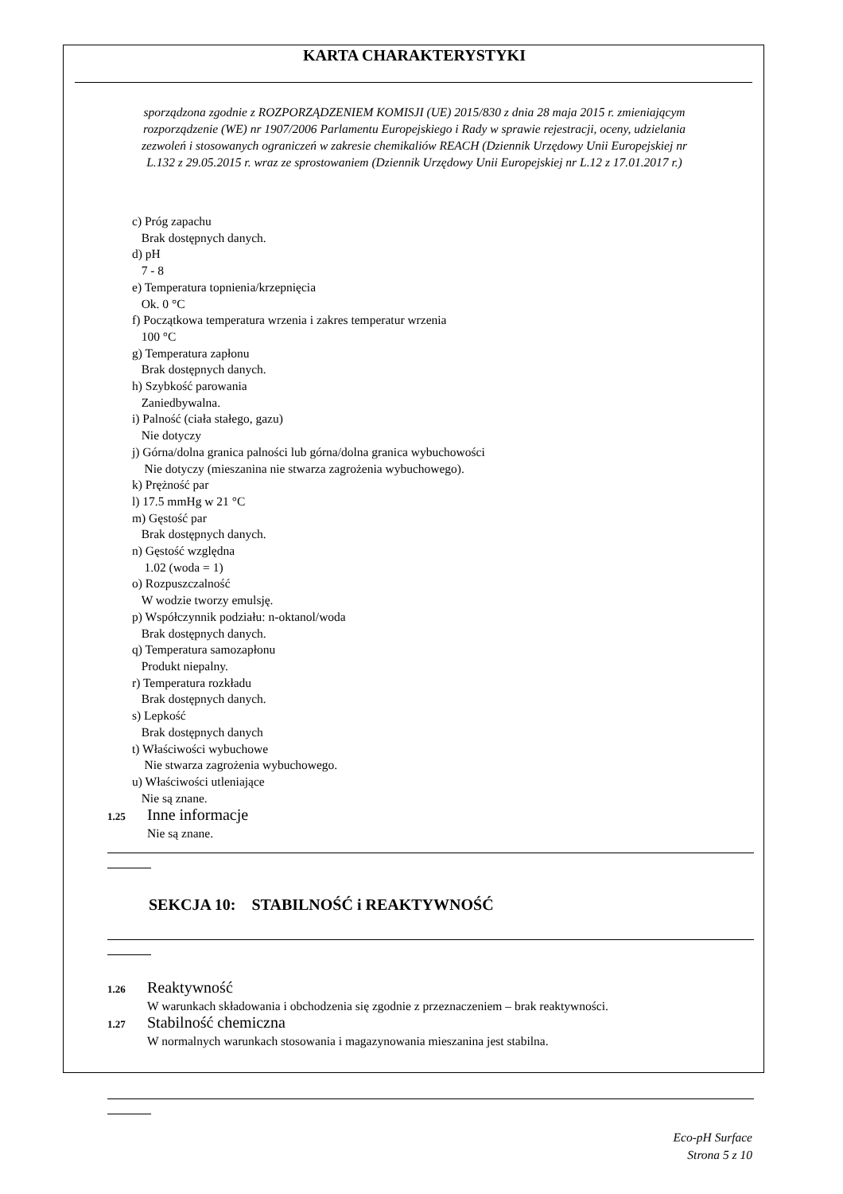KARTA CHARAKTERYSTYKI
sporządzona zgodnie z ROZPORZĄDZENIEM KOMISJI (UE) 2015/830 z dnia 28 maja 2015 r. zmieniającym
rozporządzenie (WE) nr 1907/2006 Parlamentu Europejskiego i Rady w sprawie rejestracji, oceny, udzielania
zezwoleń i stosowanych ograniczeń w zakresie chemikaliów REACH (Dziennik Urzędowy Unii Europejskiej nr
L.132 z 29.05.2015 r. wraz ze sprostowaniem (Dziennik Urzędowy Unii Europejskiej nr L.12 z 17.01.2017 r.)
c) Próg zapachu
Brak dostępnych danych.
d) pH
7 - 8
e) Temperatura topnienia/krzepnięcia
Ok. 0 °C
f) Początkowa temperatura wrzenia i zakres temperatur wrzenia
100 °C
g) Temperatura zapłonu
Brak dostępnych danych.
h) Szybkość parowania
Zaniedbywalna.
i) Palność (ciała stałego, gazu)
Nie dotyczy
j) Górna/dolna granica palności lub górna/dolna granica wybuchowości
Nie dotyczy (mieszanina nie stwarza zagrożenia wybuchowego).
k) Prężność par
l) 17.5 mmHg w 21 °C
m) Gęstość par
Brak dostępnych danych.
n) Gęstość względna
1.02 (woda = 1)
o) Rozpuszczalność
W wodzie tworzy emulsję.
p) Współczynnik podziału: n-oktanol/woda
Brak dostępnych danych.
q) Temperatura samozapłonu
Produkt niepalny.
r) Temperatura rozkładu
Brak dostępnych danych.
s) Lepkość
Brak dostępnych danych
t) Właściwości wybuchowe
Nie stwarza zagrożenia wybuchowego.
u) Właściwości utleniające
Nie są znane.
1.25 Inne informacje
Nie są znane.
SEKCJA 10: STABILNOŚĆ i REAKTYWNOŚĆ
1.26 Reaktywność
W warunkach składowania i obchodzenia się zgodnie z przeznaczeniem – brak reaktywności.
1.27 Stabilność chemiczna
W normalnych warunkach stosowania i magazynowania mieszanina jest stabilna.
Eco-pH Surface
Strona 5 z 10